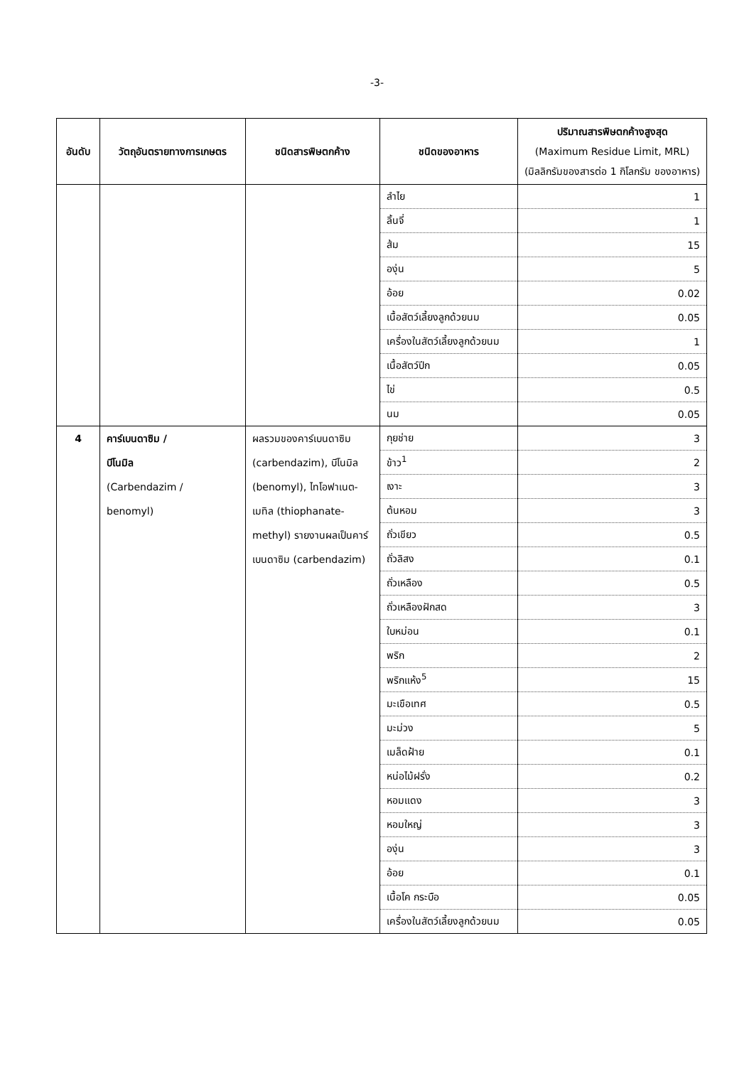-3-
| อันดับ | วัตถุอันตรายทางการเกษตร | ชนิดสารพิษตกค้าง | ชนิดของอาหาร | ปริมาณสารพิษตกค้างสูงสุด (Maximum Residue Limit, MRL) (มิลลิกรัมของสารต่อ 1 กิโลกรัม ของอาหาร) |
| --- | --- | --- | --- | --- |
| | | | ลำไย | 1 |
| | | | ลิ้นจี่ | 1 |
| | | | ส้ม | 15 |
| | | | องุ่น | 5 |
| | | | อ้อย | 0.02 |
| | | | เนื้อสัตว์เลี้ยงลูกด้วยนม | 0.05 |
| | | | เครื่องในสัตว์เลี้ยงลูกด้วยนม | 1 |
| | | | เนื้อสัตว์ปีก | 0.05 |
| | | | ไข่ | 0.5 |
| | | | นม | 0.05 |
| 4 | คาร์เบนดาซิม / บีโนมิล (Carbendazim / benomyl) | ผลรวมของคาร์เบนดาซิม (carbendazim), บีโนมิล (benomyl), ไทโอฟาเนต-เมทิล (thiophanate-methyl) รายงานผลเป็นคาร์เบนดาซิม (carbendazim) | กุยช่าย | 3 |
| | | | ข้าว<sup>1</sup> | 2 |
| | | | เงาะ | 3 |
| | | | ต้นหอม | 3 |
| | | | ถั่วเขียว | 0.5 |
| | | | ถั่วลิสง | 0.1 |
| | | | ถั่วเหลือง | 0.5 |
| | | | ถั่วเหลืองฝักสด | 3 |
| | | | ใบหม่อน | 0.1 |
| | | | พริก | 2 |
| | | | พริกแห้ง<sup>5</sup> | 15 |
| | | | มะเขือเทศ | 0.5 |
| | | | มะม่วง | 5 |
| | | | เมล็ดฝ้าย | 0.1 |
| | | | หน่อไม้ฝรั่ง | 0.2 |
| | | | หอมแดง | 3 |
| | | | หอมใหญ่ | 3 |
| | | | องุ่น | 3 |
| | | | อ้อย | 0.1 |
| | | | เนื้อโค กระบือ | 0.05 |
| | | | เครื่องในสัตว์เลี้ยงลูกด้วยนม | 0.05 |